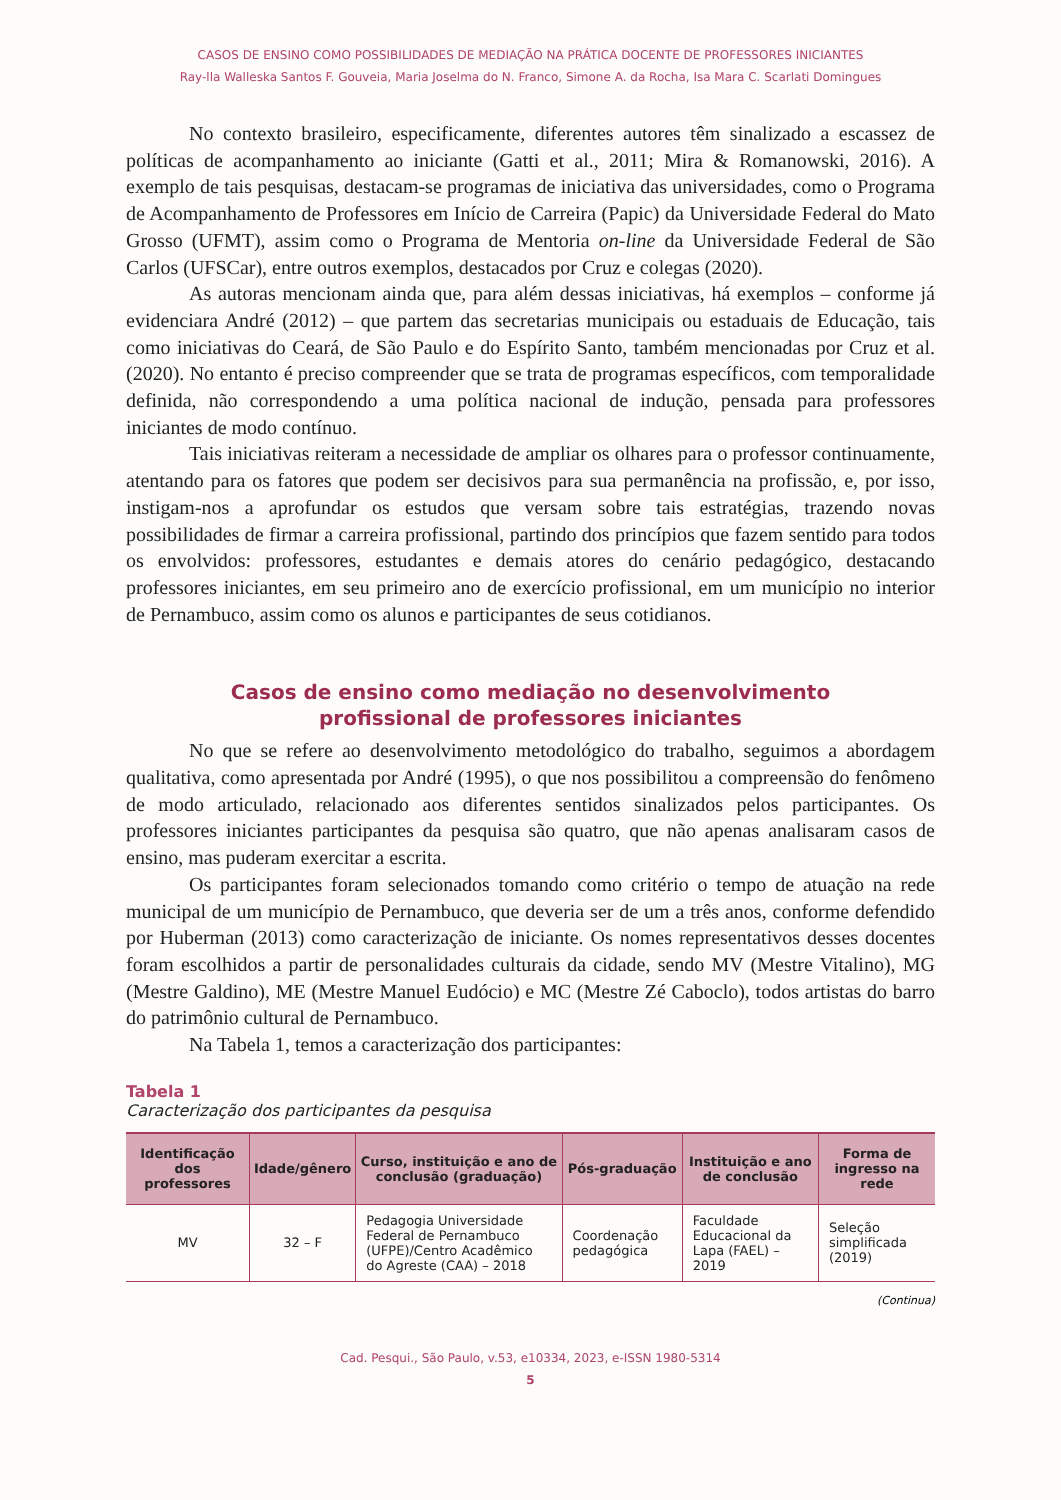CASOS DE ENSINO COMO POSSIBILIDADES DE MEDIAÇÃO NA PRÁTICA DOCENTE DE PROFESSORES INICIANTES
Ray-lla Walleska Santos F. Gouveia, Maria Joselma do N. Franco, Simone A. da Rocha, Isa Mara C. Scarlati Domingues
No contexto brasileiro, especificamente, diferentes autores têm sinalizado a escassez de políticas de acompanhamento ao iniciante (Gatti et al., 2011; Mira & Romanowski, 2016). A exemplo de tais pesquisas, destacam-se programas de iniciativa das universidades, como o Programa de Acompanhamento de Professores em Início de Carreira (Papic) da Universidade Federal do Mato Grosso (UFMT), assim como o Programa de Mentoria on-line da Universidade Federal de São Carlos (UFSCar), entre outros exemplos, destacados por Cruz e colegas (2020).
As autoras mencionam ainda que, para além dessas iniciativas, há exemplos – conforme já evidenciara André (2012) – que partem das secretarias municipais ou estaduais de Educação, tais como iniciativas do Ceará, de São Paulo e do Espírito Santo, também mencionadas por Cruz et al. (2020). No entanto é preciso compreender que se trata de programas específicos, com temporalidade definida, não correspondendo a uma política nacional de indução, pensada para professores iniciantes de modo contínuo.
Tais iniciativas reiteram a necessidade de ampliar os olhares para o professor continuamente, atentando para os fatores que podem ser decisivos para sua permanência na profissão, e, por isso, instigam-nos a aprofundar os estudos que versam sobre tais estratégias, trazendo novas possibilidades de firmar a carreira profissional, partindo dos princípios que fazem sentido para todos os envolvidos: professores, estudantes e demais atores do cenário pedagógico, destacando professores iniciantes, em seu primeiro ano de exercício profissional, em um município no interior de Pernambuco, assim como os alunos e participantes de seus cotidianos.
Casos de ensino como mediação no desenvolvimento
profissional de professores iniciantes
No que se refere ao desenvolvimento metodológico do trabalho, seguimos a abordagem qualitativa, como apresentada por André (1995), o que nos possibilitou a compreensão do fenômeno de modo articulado, relacionado aos diferentes sentidos sinalizados pelos participantes. Os professores iniciantes participantes da pesquisa são quatro, que não apenas analisaram casos de ensino, mas puderam exercitar a escrita.
Os participantes foram selecionados tomando como critério o tempo de atuação na rede municipal de um município de Pernambuco, que deveria ser de um a três anos, conforme defendido por Huberman (2013) como caracterização de iniciante. Os nomes representativos desses docentes foram escolhidos a partir de personalidades culturais da cidade, sendo MV (Mestre Vitalino), MG (Mestre Galdino), ME (Mestre Manuel Eudócio) e MC (Mestre Zé Caboclo), todos artistas do barro do patrimônio cultural de Pernambuco.
Na Tabela 1, temos a caracterização dos participantes:
Tabela 1
Caracterização dos participantes da pesquisa
| Identificação dos professores | Idade/gênero | Curso, instituição e ano de conclusão (graduação) | Pós-graduação | Instituição e ano de conclusão | Forma de ingresso na rede |
| --- | --- | --- | --- | --- | --- |
| MV | 32 – F | Pedagogia Universidade Federal de Pernambuco (UFPE)/Centro Acadêmico do Agreste (CAA) – 2018 | Coordenação pedagógica | Faculdade Educacional da Lapa (FAEL) – 2019 | Seleção simplificada (2019) |
(Continua)
Cad. Pesqui., São Paulo, v.53, e10334, 2023, e-ISSN 1980-5314
5